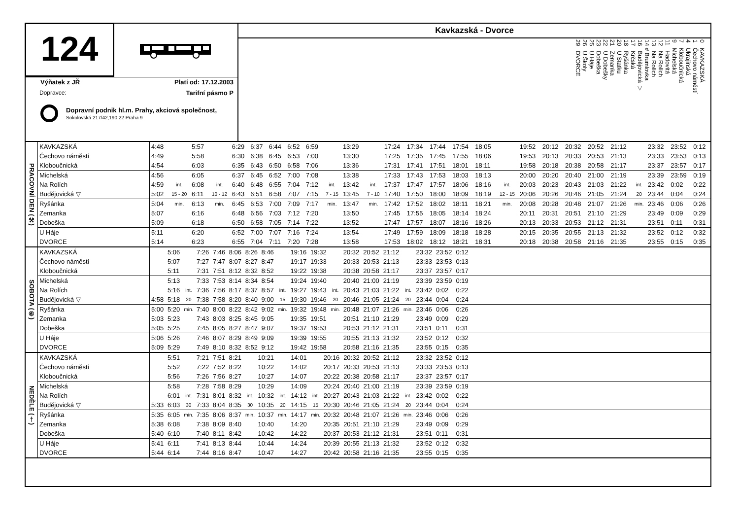124
Výňatek z JŘ Platí od: 17.12.2003
Dopravce: Tarifní pásmo P
Dopravní podnik hl.m. Prahy, akciová společnost,
Sokolovská 217/42,190 22 Praha 9
Kavkazská - Dvorce
0 KAVKAZSKÁ
1 Čechovo náměstí
4 Ukrajinská
7 Kloboučnická
9 Michelská
11 Hadovitá
12 Na Rolích
13 Na Rolích
14 # Brumlovka
16 Budějovická ▽
17 Krčská
18 Ryšánka
20 U Statku
21 Zemanka
22 U Dobešky
23 Dobeška
25 U Háje
26 U Školy
29 DVORCE
| PRACOVNÍ DEN (⚒) | KAVKAZSKÁ | 4:48 | | 5:57 | | 6:29 | 6:37 | 6:44 | 6:52 | 6:59 | | 13:29 | | 17:24 | 17:34 | 17:44 | 17:54 | 18:05 | | 19:52 | 20:12 | 20:32 | 20:52 | 21:12 | | 23:32 | 23:52 | 0:12 |
| | Čechovo náměstí | 4:49 | | 5:58 | | 6:30 | 6:38 | 6:45 | 6:53 | 7:00 | | 13:30 | | 17:25 | 17:35 | 17:45 | 17:55 | 18:06 | | 19:53 | 20:13 | 20:33 | 20:53 | 21:13 | | 23:33 | 23:53 | 0:13 |
| | Kloboučnická | 4:54 | | 6:03 | | 6:35 | 6:43 | 6:50 | 6:58 | 7:06 | | 13:36 | | 17:31 | 17:41 | 17:51 | 18:01 | 18:11 | | 19:58 | 20:18 | 20:38 | 20:58 | 21:17 | | 23:37 | 23:57 | 0:17 |
| | Michelská | 4:56 | | 6:05 | | 6:37 | 6:45 | 6:52 | 7:00 | 7:08 | | 13:38 | | 17:33 | 17:43 | 17:53 | 18:03 | 18:13 | | 20:00 | 20:20 | 20:40 | 21:00 | 21:19 | | 23:39 | 23:59 | 0:19 |
| | Na Rolích | 4:59 | int. | 6:08 | int. | 6:40 | 6:48 | 6:55 | 7:04 | 7:12 | int. | 13:42 | int. | 17:37 | 17:47 | 17:57 | 18:06 | 18:16 | int. | 20:03 | 20:23 | 20:43 | 21:03 | 21:22 | int. | 23:42 | 0:02 | 0:22 |
| | Budějovická ▽ | 5:02 | 15 - 20 | 6:11 | 10 - 12 | 6:43 | 6:51 | 6:58 | 7:07 | 7:15 | 7 - 15 | 13:45 | 7 - 10 | 17:40 | 17:50 | 18:00 | 18:09 | 18:19 | 12 - 15 | 20:06 | 20:26 | 20:46 | 21:05 | 21:24 | 20 | 23:44 | 0:04 | 0:24 |
| | Ryšánka | 5:04 | min. | 6:13 | min. | 6:45 | 6:53 | 7:00 | 7:09 | 7:17 | min. | 13:47 | min. | 17:42 | 17:52 | 18:02 | 18:11 | 18:21 | min. | 20:08 | 20:28 | 20:48 | 21:07 | 21:26 | min. | 23:46 | 0:06 | 0:26 |
| | Zemanka | 5:07 | | 6:16 | | 6:48 | 6:56 | 7:03 | 7:12 | 7:20 | | 13:50 | | 17:45 | 17:55 | 18:05 | 18:14 | 18:24 | | 20:11 | 20:31 | 20:51 | 21:10 | 21:29 | | 23:49 | 0:09 | 0:29 |
| | Dobeška | 5:09 | | 6:18 | | 6:50 | 6:58 | 7:05 | 7:14 | 7:22 | | 13:52 | | 17:47 | 17:57 | 18:07 | 18:16 | 18:26 | | 20:13 | 20:33 | 20:53 | 21:12 | 21:31 | | 23:51 | 0:11 | 0:31 |
| | U Háje | 5:11 | | 6:20 | | 6:52 | 7:00 | 7:07 | 7:16 | 7:24 | | 13:54 | | 17:49 | 17:59 | 18:09 | 18:18 | 18:28 | | 20:15 | 20:35 | 20:55 | 21:13 | 21:32 | | 23:52 | 0:12 | 0:32 |
| | DVORCE | 5:14 | | 6:23 | | 6:55 | 7:04 | 7:11 | 7:20 | 7:28 | | 13:58 | | 17:53 | 18:02 | 18:12 | 18:21 | 18:31 | | 20:18 | 20:38 | 20:58 | 21:16 | 21:35 | | 23:55 | 0:15 | 0:35 |
| SOBOTA (⑥) | KAVKAZSKÁ | | 5:06 | | 7:26 | 7:46 | 8:06 | 8:26 | 8:46 | | 19:16 | 19:32 | | 20:32 | 20:52 | 21:12 | | 23:32 | 23:52 | 0:12 | |
| | Čechovo náměstí | | 5:07 | | 7:27 | 7:47 | 8:07 | 8:27 | 8:47 | | 19:17 | 19:33 | | 20:33 | 20:53 | 21:13 | | 23:33 | 23:53 | 0:13 | |
| | Kloboučnická | | 5:11 | | 7:31 | 7:51 | 8:12 | 8:32 | 8:52 | | 19:22 | 19:38 | | 20:38 | 20:58 | 21:17 | | 23:37 | 23:57 | 0:17 | |
| | Michelská | | 5:13 | | 7:33 | 7:53 | 8:14 | 8:34 | 8:54 | | 19:24 | 19:40 | | 20:40 | 21:00 | 21:19 | | 23:39 | 23:59 | 0:19 | |
| | Na Rolích | | 5:16 | int. | 7:36 | 7:56 | 8:17 | 8:37 | 8:57 | int. | 19:27 | 19:43 | int. | 20:43 | 21:03 | 21:22 | int. | 23:42 | 0:02 | 0:22 | |
| | Budějovická ▽ | 4:58 | 5:18 | 20 | 7:38 | 7:58 | 8:20 | 8:40 | 9:00 | 15 | 19:30 | 19:46 | 20 | 20:46 | 21:05 | 21:24 | 20 | 23:44 | 0:04 | 0:24 | |
| | Ryšánka | 5:00 | 5:20 | min. | 7:40 | 8:00 | 8:22 | 8:42 | 9:02 | min. | 19:32 | 19:48 | min. | 20:48 | 21:07 | 21:26 | min. | 23:46 | 0:06 | 0:26 | |
| | Zemanka | 5:03 | 5:23 | | 7:43 | 8:03 | 8:25 | 8:45 | 9:05 | | 19:35 | 19:51 | | 20:51 | 21:10 | 21:29 | | 23:49 | 0:09 | 0:29 | |
| | Dobeška | 5:05 | 5:25 | | 7:45 | 8:05 | 8:27 | 8:47 | 9:07 | | 19:37 | 19:53 | | 20:53 | 21:12 | 21:31 | | 23:51 | 0:11 | 0:31 | |
| | U Háje | 5:06 | 5:26 | | 7:46 | 8:07 | 8:29 | 8:49 | 9:09 | | 19:39 | 19:55 | | 20:55 | 21:13 | 21:32 | | 23:52 | 0:12 | 0:32 | |
| | DVORCE | 5:09 | 5:29 | | 7:49 | 8:10 | 8:32 | 8:52 | 9:12 | | 19:42 | 19:58 | | 20:58 | 21:16 | 21:35 | | 23:55 | 0:15 | 0:35 | |
| NEDĚLE (†) | KAVKAZSKÁ | | 5:51 | | 7:21 | 7:51 | 8:21 | | 10:21 | | 14:01 | | 20:16 | 20:32 | 20:52 | 21:12 | | 23:32 | 23:52 | 0:12 | |
| | Čechovo náměstí | | 5:52 | | 7:22 | 7:52 | 8:22 | | 10:22 | | 14:02 | | 20:17 | 20:33 | 20:53 | 21:13 | | 23:33 | 23:53 | 0:13 | |
| | Kloboučnická | | 5:56 | | 7:26 | 7:56 | 8:27 | | 10:27 | | 14:07 | | 20:22 | 20:38 | 20:58 | 21:17 | | 23:37 | 23:57 | 0:17 | |
| | Michelská | | 5:58 | | 7:28 | 7:58 | 8:29 | | 10:29 | | 14:09 | | 20:24 | 20:40 | 21:00 | 21:19 | | 23:39 | 23:59 | 0:19 | |
| | Na Rolích | | 6:01 | int. | 7:31 | 8:01 | 8:32 | int. | 10:32 | int. | 14:12 | int. | 20:27 | 20:43 | 21:03 | 21:22 | int. | 23:42 | 0:02 | 0:22 | |
| | Budějovická ▽ | 5:33 | 6:03 | 30 | 7:33 | 8:04 | 8:35 | 30 | 10:35 | 20 | 14:15 | 15 | 20:30 | 20:46 | 21:05 | 21:24 | 20 | 23:44 | 0:04 | 0:24 | |
| | Ryšánka | 5:35 | 6:05 | min. | 7:35 | 8:06 | 8:37 | min. | 10:37 | min. | 14:17 | min. | 20:32 | 20:48 | 21:07 | 21:26 | min. | 23:46 | 0:06 | 0:26 | |
| | Zemanka | 5:38 | 6:08 | | 7:38 | 8:09 | 8:40 | | 10:40 | | 14:20 | | 20:35 | 20:51 | 21:10 | 21:29 | | 23:49 | 0:09 | 0:29 | |
| | Dobeška | 5:40 | 6:10 | | 7:40 | 8:11 | 8:42 | | 10:42 | | 14:22 | | 20:37 | 20:53 | 21:12 | 21:31 | | 23:51 | 0:11 | 0:31 | |
| | U Háje | 5:41 | 6:11 | | 7:41 | 8:13 | 8:44 | | 10:44 | | 14:24 | | 20:39 | 20:55 | 21:13 | 21:32 | | 23:52 | 0:12 | 0:32 | |
| | DVORCE | 5:44 | 6:14 | | 7:44 | 8:16 | 8:47 | | 10:47 | | 14:27 | | 20:42 | 20:58 | 21:16 | 21:35 | | 23:55 | 0:15 | 0:35 | |